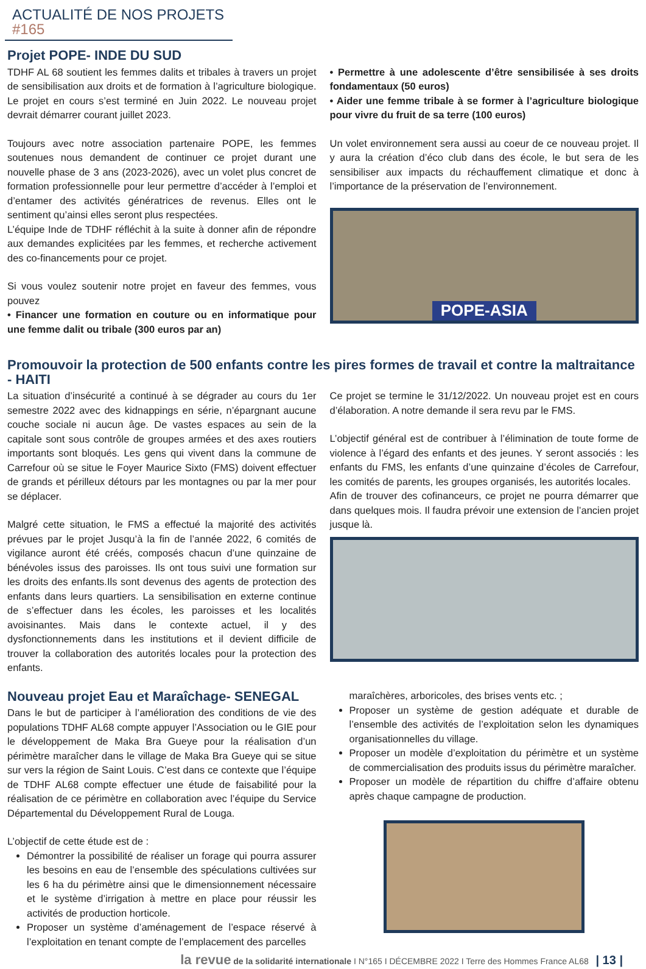ACTUALITÉ DE NOS PROJETS #165
Projet POPE- INDE DU SUD
TDHF AL 68 soutient les femmes dalits et tribales à travers un projet de sensibilisation aux droits et de formation à l’agriculture biologique. Le projet en cours s’est terminé en Juin 2022. Le nouveau projet devrait démarrer courant juillet 2023.
Toujours avec notre association partenaire POPE, les femmes soutenues nous demandent de continuer ce projet durant une nouvelle phase de 3 ans (2023-2026), avec un volet plus concret de formation professionnelle pour leur permettre d’accéder à l’emploi et d’entamer des activités génératrices de revenus. Elles ont le sentiment qu’ainsi elles seront plus respectées.
L’équipe Inde de TDHF réfléchit à la suite à donner afin de répondre aux demandes explicitées par les femmes, et recherche activement des co-financements pour ce projet.
Si vous voulez soutenir notre projet en faveur des femmes, vous pouvez
• Financer une formation en couture ou en informatique pour une femme dalit ou tribale (300 euros par an)
• Permettre à une adolescente d’être sensibilisée à ses droits fondamentaux (50 euros)
• Aider une femme tribale à se former à l’agriculture biologique pour vivre du fruit de sa terre (100 euros)
Un volet environnement sera aussi au coeur de ce nouveau projet. Il y aura la création d’éco club dans des école, le but sera de les sensibiliser aux impacts du réchauffement climatique et donc à l’importance de la préservation de l’environnement.
POPE-ASIA
Promouvoir la protection de 500 enfants contre les pires formes de travail et contre la maltraitance - HAITI
La situation d’insécurité a continué à se dégrader au cours du 1er semestre 2022 avec des kidnappings en série, n’épargnant aucune couche sociale ni aucun âge. De vastes espaces au sein de la capitale sont sous contrôle de groupes armées et des axes routiers importants sont bloqués. Les gens qui vivent dans la commune de Carrefour où se situe le Foyer Maurice Sixto (FMS) doivent effectuer de grands et périlleux détours par les montagnes ou par la mer pour se déplacer.
Malgré cette situation, le FMS a effectué la majorité des activités prévues par le projet Jusqu’à la fin de l’année 2022, 6 comités de vigilance auront été créés, composés chacun d’une quinzaine de bénévoles issus des paroisses. Ils ont tous suivi une formation sur les droits des enfants.Ils sont devenus des agents de protection des enfants dans leurs quartiers. La sensibilisation en externe continue de s’effectuer dans les écoles, les paroisses et les localités avoisinantes. Mais dans le contexte actuel, il y des dysfonctionnements dans les institutions et il devient difficile de trouver la collaboration des autorités locales pour la protection des enfants.
Ce projet se termine le 31/12/2022. Un nouveau projet est en cours d’élaboration. A notre demande il sera revu par le FMS.
L’objectif général est de contribuer à l’élimination de toute forme de violence à l’égard des enfants et des jeunes. Y seront associés : les enfants du FMS, les enfants d’une quinzaine d’écoles de Carrefour, les comités de parents, les groupes organisés, les autorités locales.
Afin de trouver des cofinanceurs, ce projet ne pourra démarrer que dans quelques mois. Il faudra prévoir une extension de l’ancien projet jusque là.
Nouveau projet Eau et Maraîchage- SENEGAL
Dans le but de participer à l’amélioration des conditions de vie des populations TDHF AL68 compte appuyer l’Association ou le GIE pour le développement de Maka Bra Gueye pour la réalisation d’un périmètre maraîcher dans le village de Maka Bra Gueye qui se situe sur vers la région de Saint Louis. C’est dans ce contexte que l’équipe de TDHF AL68 compte effectuer une étude de faisabilité pour la réalisation de ce périmètre en collaboration avec l’équipe du Service Départemental du Développement Rural de Louga.
L’objectif de cette étude est de :
Démontrer la possibilité de réaliser un forage qui pourra assurer les besoins en eau de l’ensemble des spéculations cultivées sur les 6 ha du périmètre ainsi que le dimensionnement nécessaire et le système d’irrigation à mettre en place pour réussir les activités de production horticole.
Proposer un système d’aménagement de l’espace réservé à l’exploitation en tenant compte de l’emplacement des parcelles
maraîchères, arboricoles, des brises vents etc. ;
Proposer un système de gestion adéquate et durable de l’ensemble des activités de l’exploitation selon les dynamiques organisationnelles du village.
Proposer un modèle d’exploitation du périmètre et un système de commercialisation des produits issus du périmètre maraîcher.
Proposer un modèle de répartition du chiffre d’affaire obtenu après chaque campagne de production.
la revue de la solidarité internationale I N°165 I DÉCEMBRE 2022 I Terre des Hommes France AL68 | 13 |